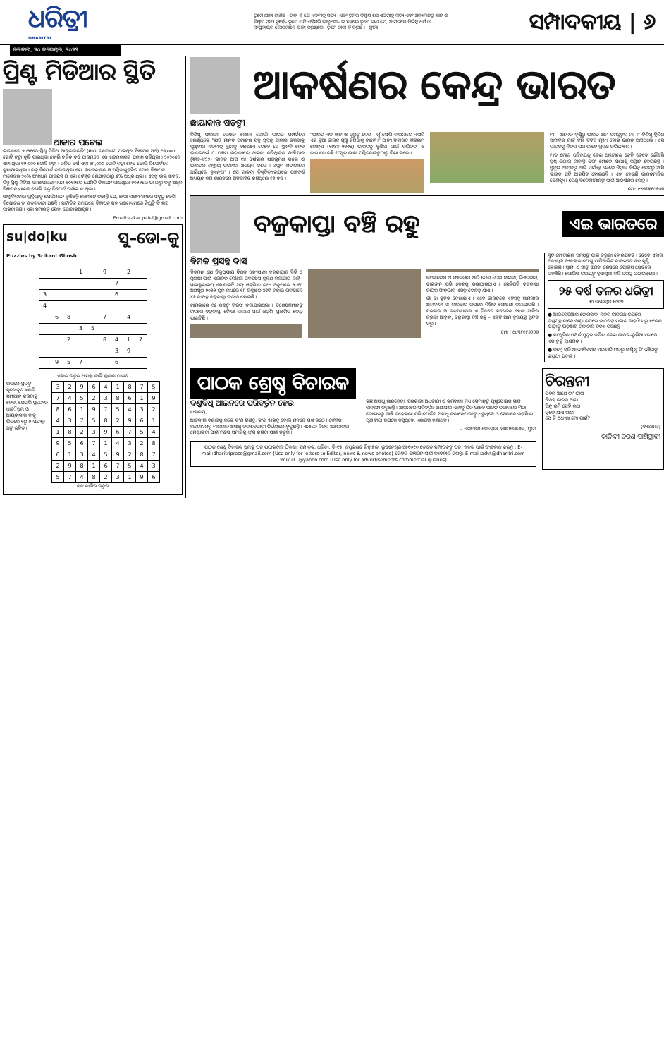ଧରିତ୍ରୀ
DHARITRI
ତୁମେ ଯାହା ଜାଣିଛ– ତାହା ହିଁ ଯେ ଏକମାତ୍ର ସତ୍ୟ– ଏବଂ ତୁମର ବିଶ୍ୱାସ ଯେ ଏକମାତ୍ର ସତ୍ୟ ଏବଂ ଅନ୍ୟମାନଙ୍କ ଜ୍ଞାନ ଓ ବିଶ୍ୱାସ ସତ୍ୟ ନୁହେଁ– ତୁମେ ଯଦି ଏହିପରି ଭାବୁଥାଅ– ତା'ହେଲେ ତୁମେ ଜାଣ ଯେ, ଅତୀତରେ ବିଭିନ୍ନ ଧର୍ମ ଓ ସଂପ୍ରଦାୟର ଲୋକମାନେ ଯାହା କରୁଥିଲେ– ତୁମେ ତାହା ହିଁ କରୁଛ । –ଶ୍ରୀମା
ସମ୍ପାଦକୀୟ | ୬
ରବିବାର, ୨୦ ନଭେମ୍ବର, ୨୦୨୨
ପ୍ରିଣ୍ଟ ମିଡିଆର ସ୍ଥିତି
ଆକାର ପଟେଲ
ଭାରତରେ ୨୦୨୧ରେ ପ୍ରିଣ୍ଟ ମିଡିଆ ଆଡ୍‌ଭର୍ଟାଇଜିଂ (ଛାପା ଗଣମାଧ୍ୟମ ପାଇଥିବା ବିଜ୍ଞାପନ ଅର୍ଥ) ୧୬,୦୦୦ କୋଟି ଟଙ୍କା ବୃଦ୍ଧି ପାଇଥିଲା ବୋଲି ଚଳିତ ବର୍ଷ ପ୍ରାରମ୍ଭରେ ଏକ ଖବରକାଗଜ ପ୍ରକାଶ କରିଥିଲା । ୨୦୨୦ରେ ଏହା ଥିଲା ୧୨,୦୦୦ କୋଟି ଟଙ୍କା । ଚଳିତ ବର୍ଷ ଏହା ୧୮,୦୦୦ କୋଟି ଟଙ୍କା ହେବ ବୋଲି ରିପୋର୍ଟରେ କୁହାଯାଇଥିଲା । ଉକ୍ତ ରିପୋର୍ଟ ଦର୍ଶାଉଥିଲା ଯେ, ଖବରକାଗଜ ଓ ପତ୍ରିକାଗୁଡ଼ିକର ମୋଟ ବିଜ୍ଞାପନ ମାର୍କେଟର ୨୦% ଅଂଶଧନ ପାଉଛନ୍ତି ଓ ଏହା ବୈଶ୍ୱିକ ଶେୟାରଠାରୁ ୫% ଅଧିକ ଥିଲା । ଏସବୁ ଭଲ ଖବର, କିନ୍ତୁ ପ୍ରିଣ୍ଟ ମିଡିଆ ବା ଛାପାଗଣମାଧ୍ୟମ ୨୦୧୯ରେ ଯେମିତି ବିଜ୍ଞାପନ ପାଉଥିଲା ୨୦୨୨ରେ ତା'ଠାରୁ ବହୁ ଅଧିକ ବିଜ୍ଞାପନ ପାଇବ ବୋଲି ଉକ୍ତ ରିପୋର୍ଟ ଦର୍ଶାଇ ନ ଥିଲା ।
ସାମ୍ବାଦିକତାର ପ୍ରକ୍ରିୟାକୁ ଯେଉଁମାନେ ବୁଝିଛନ୍ତି ସେମାନେ ଜାଣନ୍ତି ଯେ, ଛାପା ଗଣମାଧ୍ୟମରେ ସବୁଠୁ ବେଶି ରିପୋର୍ଟର ବା ଖବରଦାତା ଅଛନ୍ତି । ସାମ୍ପ୍ରତିକ ସମୟରେ ବିଜ୍ଞାପନ ସହ ଗଣମାଧ୍ୟମରେ ନିଯୁକ୍ତି ବି ହ୍ରାସ ପାଇଚାଲିଛି । ଏହା ସମାଜକୁ ସେବା ଯୋଗାଇଆସୁଛି ।
Email:aakar.patel@gmail.com
su|do|ku
Puzzles by Srikant Ghosh ସୁ–ଡୋ–କୁ
| | | | 1 | | 9 | | 2 | |
| | | | | | | 7 | | |
| 3 | | | | | | 6 | | |
| 4 | | | | | | | | |
| | 6 | 8 | | | 7 | | 4 | |
| | | | 3 | 5 | | | | |
| | | 2 | | | 8 | 4 | 1 | 7 |
| | | | | | | 3 | 9 | |
| | 9 | 5 | 7 | | | 6 | | |
ଏହାର ଉତ୍ତର ଆସନ୍ତା କାଲି ପ୍ରକାଶ ପାଇବ
ଉପରେ ପ୍ରଦତ୍ତ ସୁଡୋକୁର ଏପରି ସମାଧାନ କରିବାକୁ ହେବ, ଯେପରି ପ୍ରତ୍ୟେକ ଧାଡ଼ି, ସ୍ତମ୍ଭ ଓ ଆୟତାକାର ବାକ୍ସ ଭିତରେ ୧ରୁ ୯ ପର୍ଯ୍ୟନ୍ତ ଅଙ୍କ ରହିବ ।
| 3 | 2 | 9 | 6 | 4 | 1 | 8 | 7 | 5 |
| 7 | 4 | 5 | 2 | 3 | 8 | 6 | 1 | 9 |
| 8 | 6 | 1 | 9 | 7 | 5 | 4 | 3 | 2 |
| 4 | 3 | 7 | 5 | 8 | 2 | 9 | 6 | 1 |
| 1 | 8 | 2 | 3 | 9 | 6 | 7 | 5 | 4 |
| 9 | 5 | 6 | 7 | 1 | 4 | 3 | 2 | 8 |
| 6 | 1 | 3 | 4 | 5 | 9 | 2 | 8 | 7 |
| 2 | 9 | 8 | 1 | 6 | 7 | 5 | 4 | 3 |
| 5 | 7 | 4 | 8 | 2 | 3 | 1 | 9 | 6 |
ଗତ କାଲିର ଉତ୍ତର
ଆକର୍ଷଣର କେନ୍ଦ୍ର ଭାରତ
ଛାୟାକାନ୍ତ ଷଡ଼ଙ୍ଗୀ
ବିଶିଷ୍ଟ ଫରାସୀ ଲେଖକ ରୋମା ରୋଲାଁ ଭାରତ ସମ୍ପର୍କରେ ଲେଖିଥିଲେ "ଯଦି ମାନବ ସମାଜର ସବୁ ସ୍ୱପ୍ନକୁ ସାକାର କରିବାକୁ ପୃଥିବୀର ଏକମାତ୍ର ସ୍ଥାନକୁ ବଛାଯାଏ ତେବେ ସେ ସ୍ଥାନଟି ହେବ ଭାରତବର୍ଷ ।" ପଞ୍ଚମ ଶତାବ୍ଦୀରେ ଚାଇନା ପରିବ୍ରାଜକ ଫାହିୟାନ (୩୩୭–୪୨୨) ଭାରତ ଆସି ୧୪ ବର୍ଷକାଳ ପରିଭ୍ରମଣ କଲେ ଓ ଭାରତର ଶାସ୍ତ୍ରୀୟ ପରମ୍ପରା ଅଧ୍ୟୟନ କଲେ । ସପ୍ତମ ଶତାବ୍ଦୀରେ ଆସିଥିଲେ ହୁଏନ୍‌ସାଂ । ସେ ନାଳନ୍ଦା ବିଶ୍ୱବିଦ୍ୟାଳୟରେ ପାଞ୍ଚବର୍ଷ ଅଧ୍ୟୟନ କରି ଭାରତରେ ଅତିବାହିତ କରିଥିଲେ ୧୬ ବର୍ଷ ।
"ଭାରତ ଏକ ଜ୍ଞାନ ଓ ଗୁରୁଙ୍କ ଦେଶ । ମୁଁ ଫେରି ଚାଇନାରେ ଏପରି ଏକ ନୂଆ ଭାରତ ସୃଷ୍ଟି କରିବାକୁ ଚାହେଁ ।" ପ୍ରାଚ୍ୟ ବିଶାରଦ ୱିଲିୟମ ଜୋନ୍‌ସ (୧୭୪୬–୧୭୯୪) ଭାରତକୁ ବୁଝିବା ପାଇଁ କଲିକତା ଓ କାଶୀରେ ରହି ସଂସ୍କୃତ ଭାଷା ପଣ୍ଡିତମାନଙ୍କଠାରୁ ଶିକ୍ଷା କଲେ ।
ମା' । ଅନେକ ଦୃଷ୍ଟିରୁ ଭାରତ ଆମ ସମସ୍ତଙ୍କର ମା' ।" ବିଶିଷ୍ଟ ବ୍ରିଟିଶ ସାମ୍ବାଦିକ ମାର୍କ ଟଲି ବିବିସି ମୁଖ୍ୟ ହୋଇ ଭାରତ ଆସିଥିଲେ । ସେ ଭାରତକୁ ନିଜର ଘର ଭାବେ ଗ୍ରହଣ କରିନେଲେ ।
ମାତ୍ର ମୋର ପରିଚୟକୁ ନେଇ ଆଶ୍ରମରେ କେହି କେବେ କୌଣସି ପ୍ରଶ୍ନ ଉଠାଇ ନାହାନ୍ତି ବରଂ ମୋତେ ଯଥେଷ୍ଟ ସମ୍ମାନ ଦେଇଛନ୍ତି । ସୁଦୂର ଅତୀତରୁ ଆଜି ପର୍ଯ୍ୟନ୍ତ କେତେ ବିଦ୍ୱାନ ବିଭିନ୍ନ ଦେଶରୁ ଆସି ଭାରତ ପ୍ରତି ଆକର୍ଷିତ ହୋଇଛନ୍ତି । ଏହା ହେଉଛି ଭାରତମାଟିର ବୈଶିଷ୍ଟ୍ୟ । ତେଣୁ ବିଦେଶୀମାନଙ୍କ ପାଇଁ ଆକର୍ଷଣର କେନ୍ଦ୍ର ।
ମୋ: ୯୪୩୭୩୧୯୭୬୩
ବଜ୍ରକାପ୍ତା ବଞ୍ଚି ରହୁ
ଏଇ ଭାରତରେ
ବିମଳ ପ୍ରସନ୍ନ ଦାସ
ବିଡ଼ମ୍ବନା ଯେ ବିଲୁପ୍ତପ୍ରାୟ ବିରଳ ବନ୍ୟପ୍ରାଣୀ ବଜ୍ରକାପ୍ତାର ସ୍ଥିତି ଓ ସୁରକ୍ଷା ପାଇଁ ଏଯାବତ କୌଣସି ପଦକ୍ଷେପ ଗ୍ରହଣ କରାଯାଇ ନାହିଁ । ୱାଇଲ୍ଡଲାଇଫ୍ ସୋସାଇଟି ଅଫ୍ ଓଡ଼ିଶାର ତଥ୍ୟ ଅନୁସାରେ ୨୦୧୮ ଅଗଷ୍ଟରୁ ୨୦୨୨ ଜୁନ୍ ମଧ୍ୟରେ ୧୮ ଜିଲ୍ଲାରେ ୪୫ଟି ଚଢ଼ାଉ ଘଟଣାରେ ୪୬ ଜୀବନ୍ତ ବଜ୍ରକାପ୍ତା ଉଦ୍ଧାର ହୋଇଛି ।
ମାମଲାରେ ୧୫ ଜଣଙ୍କୁ ଗିରଫ କରାଯାଇଥିଲା । ବିଶେଷଜ୍ଞମାନଙ୍କ ମତରେ ବଜ୍ରକାପ୍ତା ଚୋରା ଚାଲାଣ ପାଇଁ ଓଡ଼ିଶା ପ୍ରାଥମିକ କେନ୍ଦ୍ର ପାଲଟିଛି ।
ବାଂଲାଦେଶ ଓ ମ୍ୟାନମାର ଆଦି ଦେଶ ଦେଇ ଚାଇନା, ଭିଏତନାମ, ତାଇୱାନ ପରି ଦେଶକୁ କରାଯାଇଥାଏ । ସେହିପରି ବଜ୍ରକାପ୍ତା କାତିର ସିଂହଭାଗ ଏସବୁ ଦେଶକୁ ଯାଏ ।
ଭାଁ ବା କ୍ୱଚିତ ଦେଖାଯାଏ । ଏବେ ଭାରତରେ ଏହିସବୁ ସାମଗ୍ରୀର ଆମଦାନୀ ଓ କାରବାର ଉପରେ ନିଷିଦ୍ଧ ଘୋଷଣା କରାଯାଇଛି । ସରକାର ଓ ଜନସାଧାରଣ ଏ ଦିଗରେ ସଚେତନ ହେବା ଆଜିର ଜରୁରୀ ଆହ୍ୱାନ, ବଜ୍ରକାପ୍ତା ବଞ୍ଚି ରହୁ – ଏହିକି ଆମ ହୃଦୟକୁ ସ୍ପନ୍ଦିତ କରୁ ।
ମୋ : ୯୪୩୮୧୮୬୨୨୬
ସ୍ମୃତି ମୋବାଇଲ ସମସ୍ତଙ୍କ ପାଇଁ ଜରୁରୀ ହୋଇପଡ଼ିଛି । ତେବେ ଏହାର ଅତ୍ୟଧିକ ବ୍ୟବହାର ଯୋଗୁ ପାରିବାରିକ ଜୀବନରେ ଝଡ଼ ସୃଷ୍ଟି ହୋଇଛି । ସ୍ୱାମୀ ଓ ସ୍ତ୍ରୀଙ୍କ ଝଗଡ଼ା ଶେଷରେ ପୋଲିସ କ୍ଷେତ୍ରରେ ପହଞ୍ଚିଛି । ପୋଲିସ ଉଭୟଙ୍କୁ ବୁଝାଶୁଝା କରି ଘରକୁ ପଠାଇଥିଲେ ।
୨୫ ବର୍ଷ ତଳର ଧରିତ୍ରୀ
୨୦ ନଭେମ୍ବର ୧୯୯୭
● ଆଲଜେରିଆର ନୋରସାଦା ନିକଟ ରାଜପଥ ଉପରେ ଉଗ୍ରପନ୍ଥୀମାନେ ରାସ୍ତା ଉପରେ କାଠଗଡ଼ ପକାଇ ଗାଡ଼ି ମଧ୍ୟରୁ ୧୧ଜଣ ଯାତ୍ରୀଙ୍କୁ ଭିଡ଼ିଆଣି ଗଳାକାଟି ହତ୍ୟା କରିଛନ୍ତି ।
● ସାଂସ୍କୃତିକ ସମ୍ପର୍କ ସୁଦୃଢ଼ କରିବା ନେଇ ଭାରତ–ରୁଷିଆ ମଧ୍ୟରେ ଏକ ଚୁକ୍ତି ସ୍ୱାକ୍ଷରିତ ।
● ବମ୍ବେ ହକି ଆସୋସିଏସନ ସଭାପତି ପଦରୁ ବାପ୍ଟିଷ୍ଟ ଡି'ସୌଜାଙ୍କ ଇସ୍ତଫା ପ୍ରଦାନ ।
ପାଠକ ଶ୍ରେଷ୍ଠ ବିଚାରକ
ଦଣ୍ଡବିଧି ଆଇନରେ ପରିବର୍ତ୍ତନ ହେଉ
ମହାଶୟ,
ଆଜିକାଲି ବଜାରକୁ ଗଲେ କ'ଣ କିଣିବୁ, କ'ଣ ଖାଇବୁ ବୋଲି ମନରେ ପ୍ରଶ୍ନ ଉଠେ । ଦୈନିକ ଗଣମାଧ୍ୟମରୁ ମାଳମାଳ ଅସାଧୁ କଳାବେପାରୀ ନିର୍ଭୟରେ ବୁଲୁଛନ୍ତି । ଏମାନେ ନିଜର ଅର୍ଥଲାଳସା ମେଣ୍ଟାଇବା ପାଇଁ ମଣିଷ ସମାଜକୁ ଧ୍ୱଂସ କରିବା ପାଇଁ ତତ୍ପର ।
କିଛି ଅସାଧୁ ରାଜନେତା, ସରକାରୀ ଅଧିକାରୀ ଓ କର୍ମଚାରୀ ମଧ୍ୟ ସେମାନଙ୍କ ପୃଷ୍ଠପୋଷକ ସାଜି ସାହାଯ୍ୟ କରୁଛନ୍ତି । ଆଇନରେ ପରିବର୍ତ୍ତନ ଅଣାଯାଇ ଏହାକୁ ଠିକ ଭାବେ ପାଳନ କରାଗଲେ ମିଠା ଦୋକାନରୁ ମାଛି ଉଡ଼େଇଲା ପରି ପୋଲିସ ଅସାଧୁ କଳାବେପାରୀଙ୍କୁ ଧରୁଥିବେ ଓ ସେମାନେ ଉଡ଼ିଯାଇ ପୁଣି ମିଠା ଉପରେ ବସୁଥିବେ, ଏଇପରି ଚାଲିଥିବ ।
– ବନମାଳୀ ବେହେରା, ସାକ୍ଷୀଗୋପାଳ, ପୁରୀ
ପାଠକ ଶ୍ରେଷ୍ଠ ବିଚାରକ ସ୍ତମ୍ଭକୁ ପତ୍ର ପଠାଇବାର ଠିକଣା: ସମ୍ପାଦକ, ଧରିତ୍ରୀ, ବି-୧୫, ରସୁଲଗଡ ଶିଳ୍ପାଞ୍ଚଳ, ଭୁବନେଶ୍ୱର-୭୫୧୦୧୦ କେବଳ ସମ୍ପାଦକଙ୍କୁ ପତ୍ର, ଖବର ପାଇଁ ବ୍ୟବହାର କରନ୍ତୁ : E-mail:dharitripress@gmail.com (Use only for letters to Editor, news & news photos) କେବଳ ବିଜ୍ଞାପନ ପାଇଁ ବ୍ୟବହାର କରନ୍ତୁ: E-mail:advt@dharitri.com :miku11@yahoo.com (Use only for advertisements,commercial queries)
ଚିରନ୍ତନୀ
ପବନ ଆଣେ ତା' ଭାଷା
ବିରହ କାତର ଆଶା
ସିନ୍ଧୁ ଉର୍ମି ସେହି କଥା
କୂଳେ ଯାଏ ଗାଇ
ସେ କି ଅଧୀରା ମୋ ପାଇଁ?
(ବ୍ୟବଧାନ)
–କାଳିନ୍ଦୀ ଚରଣ ପାଣିଗ୍ରାହୀ